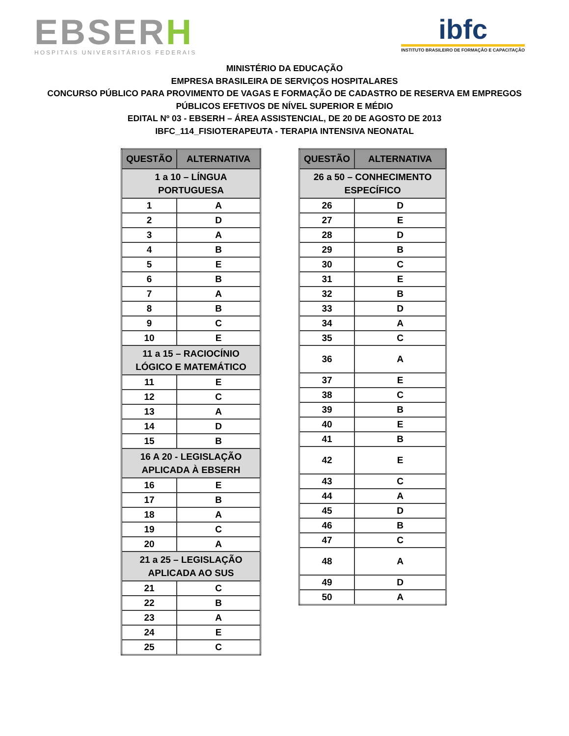EBSERH
HOSPITAIS UNIVERSITÁRIOS FEDERAIS
ibfc
INSTITUTO BRASILEIRO DE FORMAÇÃO E CAPACITAÇÃO
MINISTÉRIO DA EDUCAÇÃO
EMPRESA BRASILEIRA DE SERVIÇOS HOSPITALARES
CONCURSO PÚBLICO PARA PROVIMENTO DE VAGAS E FORMAÇÃO DE CADASTRO DE RESERVA EM EMPREGOS
PÚBLICOS EFETIVOS DE NÍVEL SUPERIOR E MÉDIO
EDITAL Nº 03 - EBSERH – ÁREA ASSISTENCIAL, DE 20 DE AGOSTO DE 2013
IBFC_114_FISIOTERAPEUTA - TERAPIA INTENSIVA NEONATAL
| QUESTÃO | ALTERNATIVA |
| --- | --- |
| 1 a 10 – LÍNGUA PORTUGUESA | |
| 1 | A |
| 2 | D |
| 3 | A |
| 4 | B |
| 5 | E |
| 6 | B |
| 7 | A |
| 8 | B |
| 9 | C |
| 10 | E |
| 11 a 15 – RACIOCÍNIO LÓGICO E MATEMÁTICO | |
| 11 | E |
| 12 | C |
| 13 | A |
| 14 | D |
| 15 | B |
| 16 A 20 - LEGISLAÇÃO APLICADA À EBSERH | |
| 16 | E |
| 17 | B |
| 18 | A |
| 19 | C |
| 20 | A |
| 21 a 25 – LEGISLAÇÃO APLICADA AO SUS | |
| 21 | C |
| 22 | B |
| 23 | A |
| 24 | E |
| 25 | C |
| QUESTÃO | ALTERNATIVA |
| --- | --- |
| 26 a 50 – CONHECIMENTO ESPECÍFICO | |
| 26 | D |
| 27 | E |
| 28 | D |
| 29 | B |
| 30 | C |
| 31 | E |
| 32 | B |
| 33 | D |
| 34 | A |
| 35 | C |
| 36 | A |
| 37 | E |
| 38 | C |
| 39 | B |
| 40 | E |
| 41 | B |
| 42 | E |
| 43 | C |
| 44 | A |
| 45 | D |
| 46 | B |
| 47 | C |
| 48 | A |
| 49 | D |
| 50 | A |